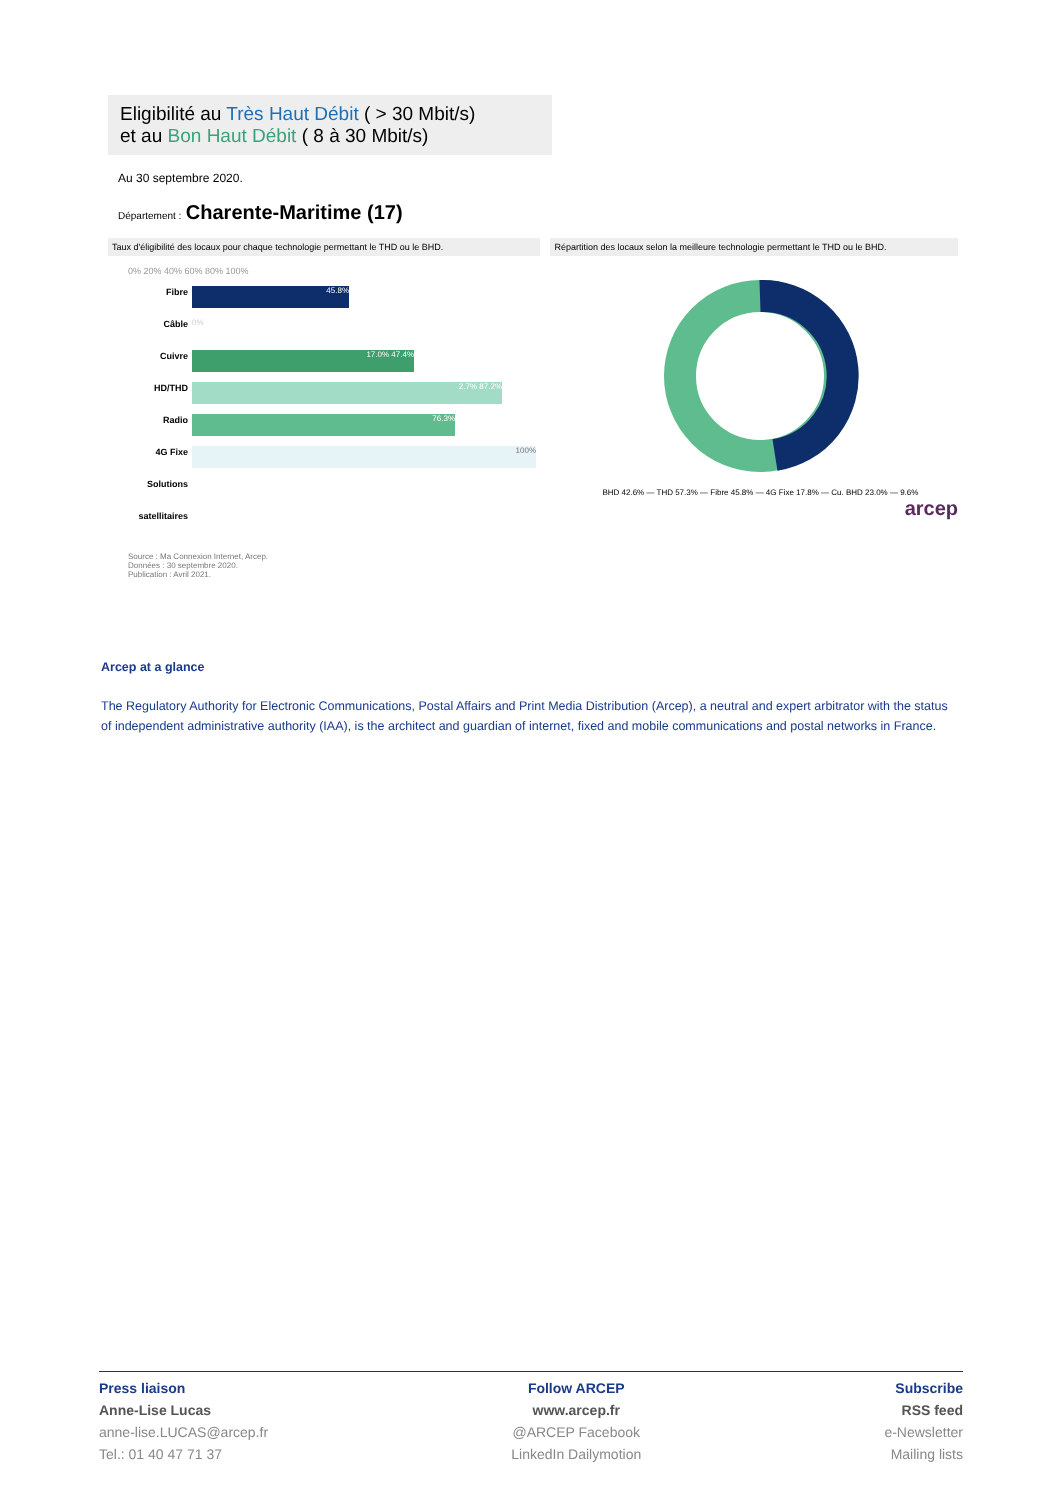Eligibilité au Très Haut Débit ( > 30 Mbit/s)
et au Bon Haut Débit ( 8 à 30 Mbit/s)
Au 30 septembre 2020.
Département : Charente-Maritime (17)
Taux d'éligibilité des locaux pour chaque technologie permettant le THD ou le BHD.
Répartition des locaux selon la meilleure technologie permettant le THD ou le BHD.
0% 20% 40% 60% 80% 100%
Fibre
Câble
Cuivre
HD/THD Radio
4G Fixe
Solutions satellitaires
45.8%
0%
17.0% 47.4%
2.7% 87.2%
76.3%
100%
Source : Ma Connexion Internet, Arcep.
Données : 30 septembre 2020.
Publication : Avril 2021.
BHD 42.6% — THD 57.3% — Fibre 45.8% — 4G Fixe 17.8% — Cu. BHD 23.0% — 9.6%
arcep
Arcep at a glance
The Regulatory Authority for Electronic Communications, Postal Affairs and Print Media Distribution (Arcep), a neutral and expert arbitrator with the status of independent administrative authority (IAA), is the architect and guardian of internet, fixed and mobile communications and postal networks in France.
Press liaison
Anne-Lise Lucas
anne-lise.LUCAS@arcep.fr
Tel.: 01 40 47 71 37
Follow ARCEP
www.arcep.fr
@ARCEP Facebook
LinkedIn Dailymotion
Subscribe
RSS feed
e-Newsletter
Mailing lists